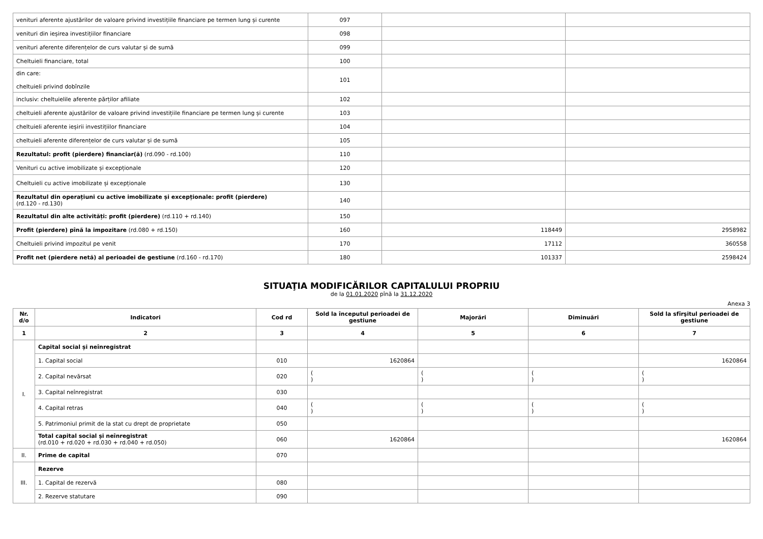| venituri aferente ajustărilor de valoare privind investițiile financiare pe termen lung și curente | 097 | | |
| venituri din ieșirea investițiilor financiare | 098 | | |
| venituri aferente diferențelor de curs valutar și de sumă | 099 | | |
| Cheltuieli financiare, total | 100 | | |
| din care: cheltuieli privind dobînzile | 101 | | |
| inclusiv: cheltuielile aferente părților afiliate | 102 | | |
| cheltuieli aferente ajustărilor de valoare privind investițiile financiare pe termen lung și curente | 103 | | |
| cheltuieli aferente ieșirii investițiilor financiare | 104 | | |
| cheltuieli aferente diferențelor de curs valutar și de sumă | 105 | | |
| Rezultatul: profit (pierdere) financiar(ă) (rd.090 - rd.100) | 110 | | |
| Venituri cu active imobilizate și excepționale | 120 | | |
| Cheltuieli cu active imobilizate și excepționale | 130 | | |
| Rezultatul din operațiuni cu active imobilizate și excepționale: profit (pierdere) (rd.120 - rd.130) | 140 | | |
| Rezultatul din alte activități: profit (pierdere) (rd.110 + rd.140) | 150 | | |
| Profit (pierdere) pînă la impozitare (rd.080 + rd.150) | 160 | 118449 | 2958982 |
| Cheltuieli privind impozitul pe venit | 170 | 17112 | 360558 |
| Profit net (pierdere netă) al perioadei de gestiune (rd.160 - rd.170) | 180 | 101337 | 2598424 |
SITUAŢIA MODIFICĂRILOR CAPITALULUI PROPRIU
de la 01.01.2020 pînă la 31.12.2020
Anexa 3
| Nr. d/o | Indicatori | Cod rd | Sold la începutul perioadei de gestiune | Majorări | Diminuări | Sold la sfîrşitul perioadei de gestiune |
| --- | --- | --- | --- | --- | --- | --- |
| 1 | 2 | 3 | 4 | 5 | 6 | 7 |
| I. | Capital social și neînregistrat | | | | | |
| | 1. Capital social | 010 | 1620864 | | | 1620864 |
| | 2. Capital nevărsat | 020 | ( ) | ( ) | ( ) | ( ) |
| | 3. Capital neînregistrat | 030 | | | | |
| | 4. Capital retras | 040 | ( ) | ( ) | ( ) | ( ) |
| | 5. Patrimoniul primit de la stat cu drept de proprietate | 050 | | | | |
| | Total capital social și neînregistrat (rd.010 + rd.020 + rd.030 + rd.040 + rd.050) | 060 | 1620864 | | | 1620864 |
| II. | Prime de capital | 070 | | | | |
| III. | Rezerve | | | | | |
| | 1. Capital de rezervă | 080 | | | | |
| | 2. Rezerve statutare | 090 | | | | |